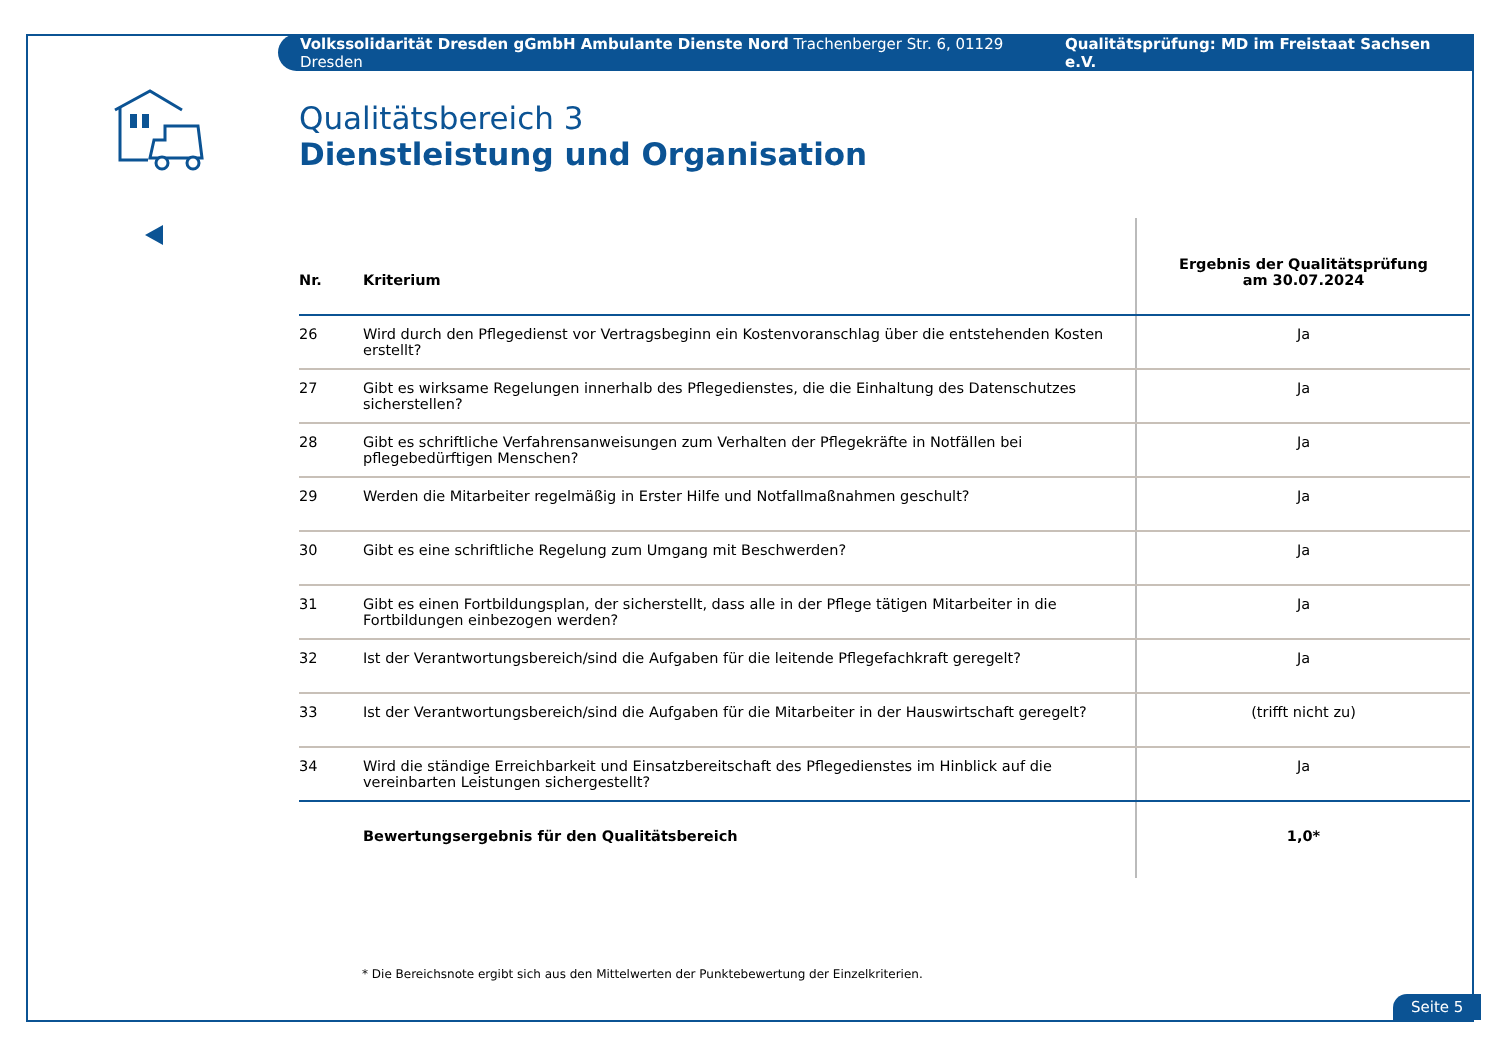Volkssolidarität Dresden gGmbH Ambulante Dienste Nord Trachenberger Str. 6, 01129 Dresden Qualitätsprüfung: MD im Freistaat Sachsen e.V.
Qualitätsbereich 3
Dienstleistung und Organisation
| Nr. | Kriterium | Ergebnis der Qualitätsprüfung am 30.07.2024 |
| --- | --- | --- |
| 26 | Wird durch den Pflegedienst vor Vertragsbeginn ein Kostenvoranschlag über die entstehenden Kosten erstellt? | Ja |
| 27 | Gibt es wirksame Regelungen innerhalb des Pflegedienstes, die die Einhaltung des Datenschutzes sicherstellen? | Ja |
| 28 | Gibt es schriftliche Verfahrensanweisungen zum Verhalten der Pflegekräfte in Notfällen bei pflegebedürftigen Menschen? | Ja |
| 29 | Werden die Mitarbeiter regelmäßig in Erster Hilfe und Notfallmaßnahmen geschult? | Ja |
| 30 | Gibt es eine schriftliche Regelung zum Umgang mit Beschwerden? | Ja |
| 31 | Gibt es einen Fortbildungsplan, der sicherstellt, dass alle in der Pflege tätigen Mitarbeiter in die Fortbildungen einbezogen werden? | Ja |
| 32 | Ist der Verantwortungsbereich/sind die Aufgaben für die leitende Pflegefachkraft geregelt? | Ja |
| 33 | Ist der Verantwortungsbereich/sind die Aufgaben für die Mitarbeiter in der Hauswirtschaft geregelt? | (trifft nicht zu) |
| 34 | Wird die ständige Erreichbarkeit und Einsatzbereitschaft des Pflegedienstes im Hinblick auf die vereinbarten Leistungen sichergestellt? | Ja |
| | Bewertungsergebnis für den Qualitätsbereich | 1,0* |
* Die Bereichsnote ergibt sich aus den Mittelwerten der Punktebewertung der Einzelkriterien.
Seite 5